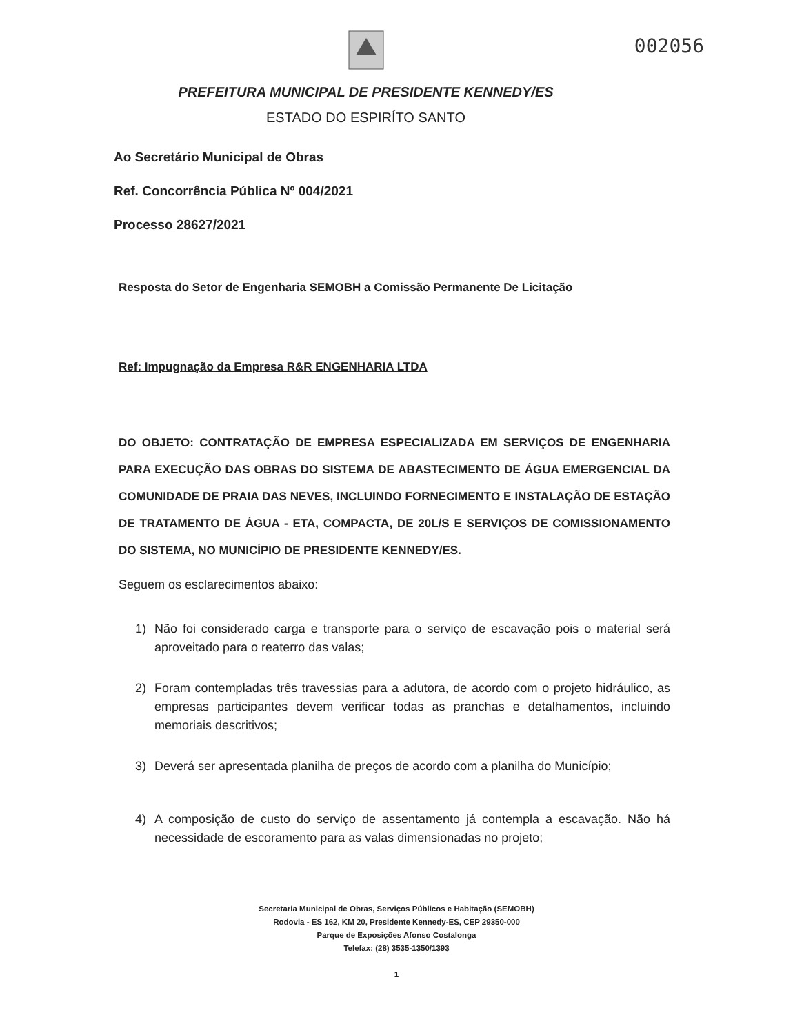002056
PREFEITURA MUNICIPAL DE PRESIDENTE KENNEDY/ES
ESTADO DO ESPIRÍTO SANTO
Ao Secretário Municipal de Obras
Ref. Concorrência Pública Nº 004/2021
Processo 28627/2021
Resposta do Setor de Engenharia SEMOBH a Comissão Permanente De Licitação
Ref: Impugnação da Empresa R&R ENGENHARIA LTDA
DO OBJETO: CONTRATAÇÃO DE EMPRESA ESPECIALIZADA EM SERVIÇOS DE ENGENHARIA PARA EXECUÇÃO DAS OBRAS DO SISTEMA DE ABASTECIMENTO DE ÁGUA EMERGENCIAL DA COMUNIDADE DE PRAIA DAS NEVES, INCLUINDO FORNECIMENTO E INSTALAÇÃO DE ESTAÇÃO DE TRATAMENTO DE ÁGUA - ETA, COMPACTA, DE 20L/S E SERVIÇOS DE COMISSIONAMENTO DO SISTEMA, NO MUNICÍPIO DE PRESIDENTE KENNEDY/ES.
Seguem os esclarecimentos abaixo:
1) Não foi considerado carga e transporte para o serviço de escavação pois o material será aproveitado para o reaterro das valas;
2) Foram contempladas três travessias para a adutora, de acordo com o projeto hidráulico, as empresas participantes devem verificar todas as pranchas e detalhamentos, incluindo memoriais descritivos;
3) Deverá ser apresentada planilha de preços de acordo com a planilha do Município;
4) A composição de custo do serviço de assentamento já contempla a escavação. Não há necessidade de escoramento para as valas dimensionadas no projeto;
Secretaria Municipal de Obras, Serviços Públicos e Habitação (SEMOBH)
Rodovia - ES 162, KM 20, Presidente Kennedy-ES, CEP 29350-000
Parque de Exposições Afonso Costalonga
Telefax: (28) 3535-1350/1393
1